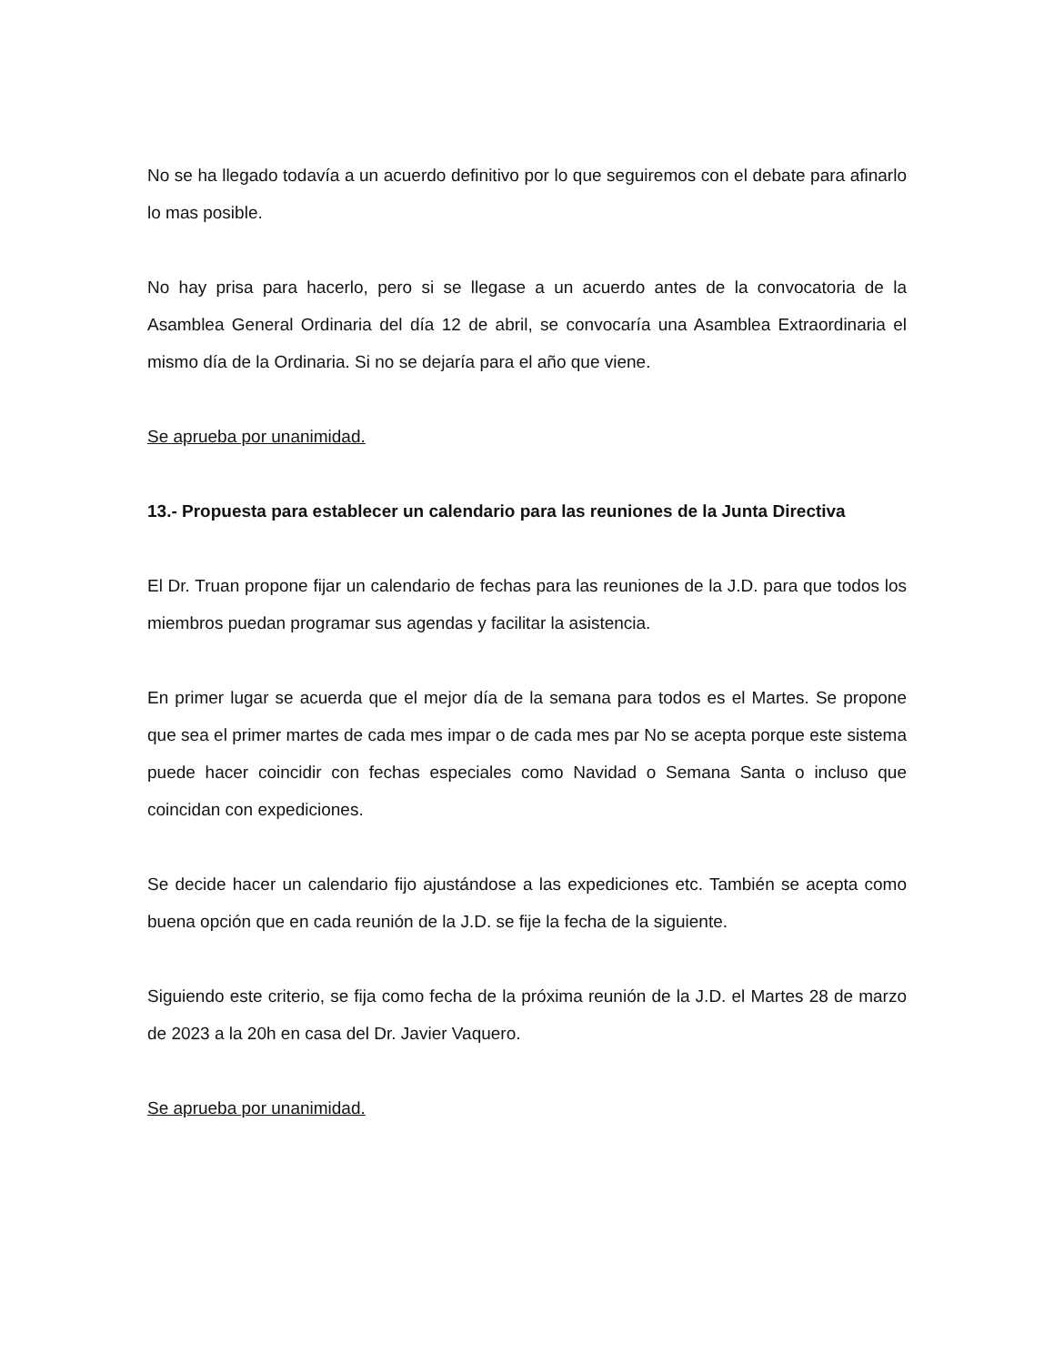No se ha llegado todavía a un acuerdo definitivo por lo que seguiremos con el debate para afinarlo lo mas posible.
No hay prisa para hacerlo, pero si se llegase a un acuerdo antes de la convocatoria de la Asamblea General Ordinaria del día 12 de abril, se convocaría una Asamblea Extraordinaria el mismo día de la Ordinaria. Si no se dejaría para el año que viene.
Se aprueba por unanimidad.
13.- Propuesta para establecer un calendario para las reuniones de la Junta Directiva
El Dr. Truan propone fijar un calendario de fechas para las reuniones de la J.D. para que todos los miembros puedan programar sus agendas y facilitar la asistencia.
En primer lugar se acuerda que el mejor día de la semana para todos es el Martes. Se propone que sea el primer martes de cada mes impar o de cada mes par No se acepta porque este sistema puede hacer coincidir con fechas especiales como Navidad o Semana Santa o incluso que coincidan con expediciones.
Se decide hacer un calendario fijo ajustándose a las expediciones etc. También se acepta como buena opción que en cada reunión de la J.D. se fije la fecha de la siguiente.
Siguiendo este criterio, se fija como fecha de la próxima reunión de la J.D. el Martes 28 de marzo de 2023 a la 20h en casa del Dr. Javier Vaquero.
Se aprueba por unanimidad.